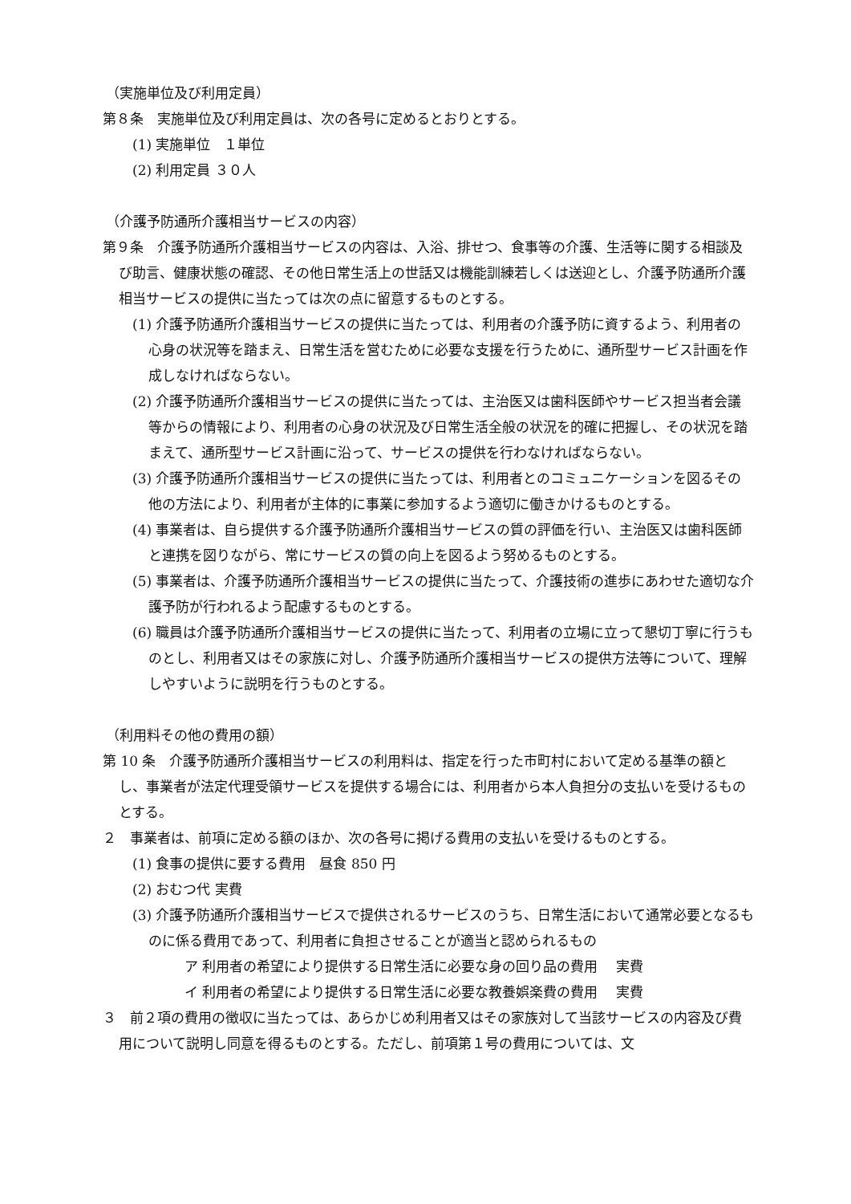（実施単位及び利用定員）
第８条　実施単位及び利用定員は、次の各号に定めるとおりとする。
(1) 実施単位　１単位
(2) 利用定員 ３０人
（介護予防通所介護相当サービスの内容）
第９条　介護予防通所介護相当サービスの内容は、入浴、排せつ、食事等の介護、生活等に関する相談及び助言、健康状態の確認、その他日常生活上の世話又は機能訓練若しくは送迎とし、介護予防通所介護相当サービスの提供に当たっては次の点に留意するものとする。
(1) 介護予防通所介護相当サービスの提供に当たっては、利用者の介護予防に資するよう、利用者の心身の状況等を踏まえ、日常生活を営むために必要な支援を行うために、通所型サービス計画を作成しなければならない。
(2) 介護予防通所介護相当サービスの提供に当たっては、主治医又は歯科医師やサービス担当者会議等からの情報により、利用者の心身の状況及び日常生活全般の状況を的確に把握し、その状況を踏まえて、通所型サービス計画に沿って、サービスの提供を行わなければならない。
(3) 介護予防通所介護相当サービスの提供に当たっては、利用者とのコミュニケーションを図るその他の方法により、利用者が主体的に事業に参加するよう適切に働きかけるものとする。
(4) 事業者は、自ら提供する介護予防通所介護相当サービスの質の評価を行い、主治医又は歯科医師と連携を図りながら、常にサービスの質の向上を図るよう努めるものとする。
(5) 事業者は、介護予防通所介護相当サービスの提供に当たって、介護技術の進歩にあわせた適切な介護予防が行われるよう配慮するものとする。
(6) 職員は介護予防通所介護相当サービスの提供に当たって、利用者の立場に立って懇切丁寧に行うものとし、利用者又はその家族に対し、介護予防通所介護相当サービスの提供方法等について、理解しやすいように説明を行うものとする。
（利用料その他の費用の額）
第 10 条　介護予防通所介護相当サービスの利用料は、指定を行った市町村において定める基準の額とし、事業者が法定代理受領サービスを提供する場合には、利用者から本人負担分の支払いを受けるものとする。
２　事業者は、前項に定める額のほか、次の各号に掲げる費用の支払いを受けるものとする。
(1) 食事の提供に要する費用　昼食 850 円
(2) おむつ代 実費
(3) 介護予防通所介護相当サービスで提供されるサービスのうち、日常生活において通常必要となるものに係る費用であって、利用者に負担させることが適当と認められるもの
ア 利用者の希望により提供する日常生活に必要な身の回り品の費用　 実費
イ 利用者の希望により提供する日常生活に必要な教養娯楽費の費用　 実費
３　前２項の費用の徴収に当たっては、あらかじめ利用者又はその家族対して当該サービスの内容及び費用について説明し同意を得るものとする。ただし、前項第１号の費用については、文